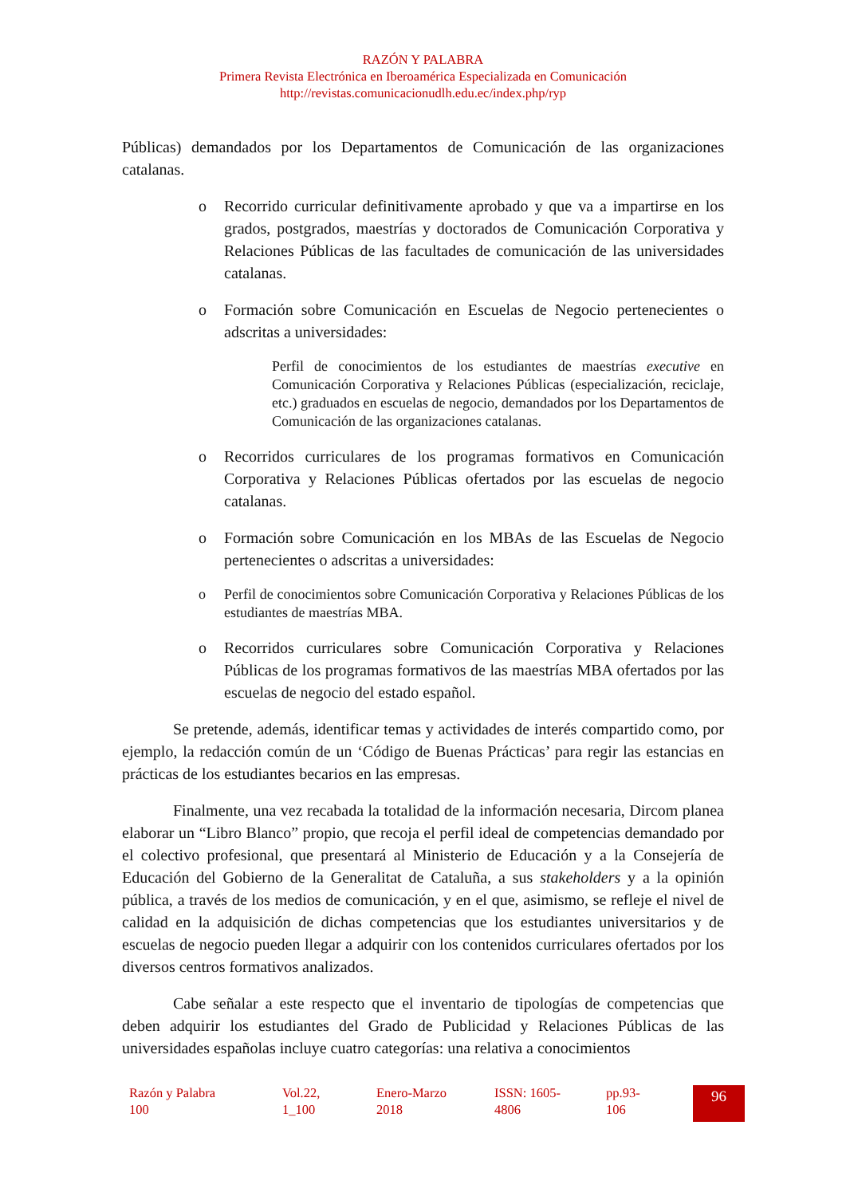RAZÓN Y PALABRA
Primera Revista Electrónica en Iberoamérica Especializada en Comunicación
http://revistas.comunicacionudlh.edu.ec/index.php/ryp
Públicas) demandados por los Departamentos de Comunicación de las organizaciones catalanas.
o Recorrido curricular definitivamente aprobado y que va a impartirse en los grados, postgrados, maestrías y doctorados de Comunicación Corporativa y Relaciones Públicas de las facultades de comunicación de las universidades catalanas.
o Formación sobre Comunicación en Escuelas de Negocio pertenecientes o adscritas a universidades:
Perfil de conocimientos de los estudiantes de maestrías executive en Comunicación Corporativa y Relaciones Públicas (especialización, reciclaje, etc.) graduados en escuelas de negocio, demandados por los Departamentos de Comunicación de las organizaciones catalanas.
o Recorridos curriculares de los programas formativos en Comunicación Corporativa y Relaciones Públicas ofertados por las escuelas de negocio catalanas.
o Formación sobre Comunicación en los MBAs de las Escuelas de Negocio pertenecientes o adscritas a universidades:
o Perfil de conocimientos sobre Comunicación Corporativa y Relaciones Públicas de los estudiantes de maestrías MBA.
o Recorridos curriculares sobre Comunicación Corporativa y Relaciones Públicas de los programas formativos de las maestrías MBA ofertados por las escuelas de negocio del estado español.
Se pretende, además, identificar temas y actividades de interés compartido como, por ejemplo, la redacción común de un ‘Código de Buenas Prácticas’ para regir las estancias en prácticas de los estudiantes becarios en las empresas.
Finalmente, una vez recabada la totalidad de la información necesaria, Dircom planea elaborar un “Libro Blanco” propio, que recoja el perfil ideal de competencias demandado por el colectivo profesional, que presentará al Ministerio de Educación y a la Consejería de Educación del Gobierno de la Generalitat de Cataluña, a sus stakeholders y a la opinión pública, a través de los medios de comunicación, y en el que, asimismo, se refleje el nivel de calidad en la adquisición de dichas competencias que los estudiantes universitarios y de escuelas de negocio pueden llegar a adquirir con los contenidos curriculares ofertados por los diversos centros formativos analizados.
Cabe señalar a este respecto que el inventario de tipologías de competencias que deben adquirir los estudiantes del Grado de Publicidad y Relaciones Públicas de las universidades españolas incluye cuatro categorías: una relativa a conocimientos
Razón y Palabra
100
Vol.22,
1_100
Enero-Marzo
2018
ISSN: 1605-
4806
pp.93-
106
96